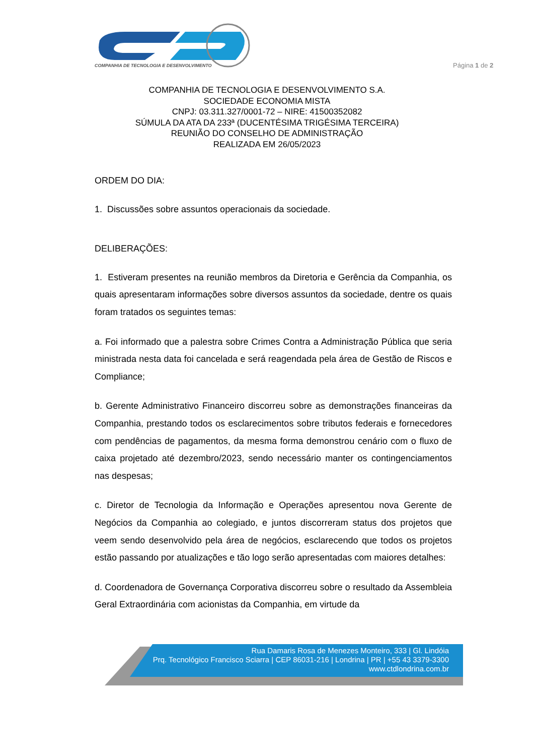COMPANHIA DE TECNOLOGIA E DESENVOLVIMENTO
Página 1 de 2
COMPANHIA DE TECNOLOGIA E DESENVOLVIMENTO S.A.
SOCIEDADE ECONOMIA MISTA
CNPJ: 03.311.327/0001-72 – NIRE: 41500352082
SÚMULA DA ATA DA 233ª (DUCENTÉSIMA TRIGÉSIMA TERCEIRA)
REUNIÃO DO CONSELHO DE ADMINISTRAÇÃO
REALIZADA EM 26/05/2023
ORDEM DO DIA:
1. Discussões sobre assuntos operacionais da sociedade.
DELIBERAÇÕES:
1. Estiveram presentes na reunião membros da Diretoria e Gerência da Companhia, os quais apresentaram informações sobre diversos assuntos da sociedade, dentre os quais foram tratados os seguintes temas:
a. Foi informado que a palestra sobre Crimes Contra a Administração Pública que seria ministrada nesta data foi cancelada e será reagendada pela área de Gestão de Riscos e Compliance;
b. Gerente Administrativo Financeiro discorreu sobre as demonstrações financeiras da Companhia, prestando todos os esclarecimentos sobre tributos federais e fornecedores com pendências de pagamentos, da mesma forma demonstrou cenário com o fluxo de caixa projetado até dezembro/2023, sendo necessário manter os contingenciamentos nas despesas;
c. Diretor de Tecnologia da Informação e Operações apresentou nova Gerente de Negócios da Companhia ao colegiado, e juntos discorreram status dos projetos que veem sendo desenvolvido pela área de negócios, esclarecendo que todos os projetos estão passando por atualizações e tão logo serão apresentadas com maiores detalhes:
d. Coordenadora de Governança Corporativa discorreu sobre o resultado da Assembleia Geral Extraordinária com acionistas da Companhia, em virtude da
Rua Damaris Rosa de Menezes Monteiro, 333 | Gl. Lindóia
Prq. Tecnológico Francisco Sciarra | CEP 86031-216 | Londrina | PR | +55 43 3379-3300
www.ctdlondrina.com.br